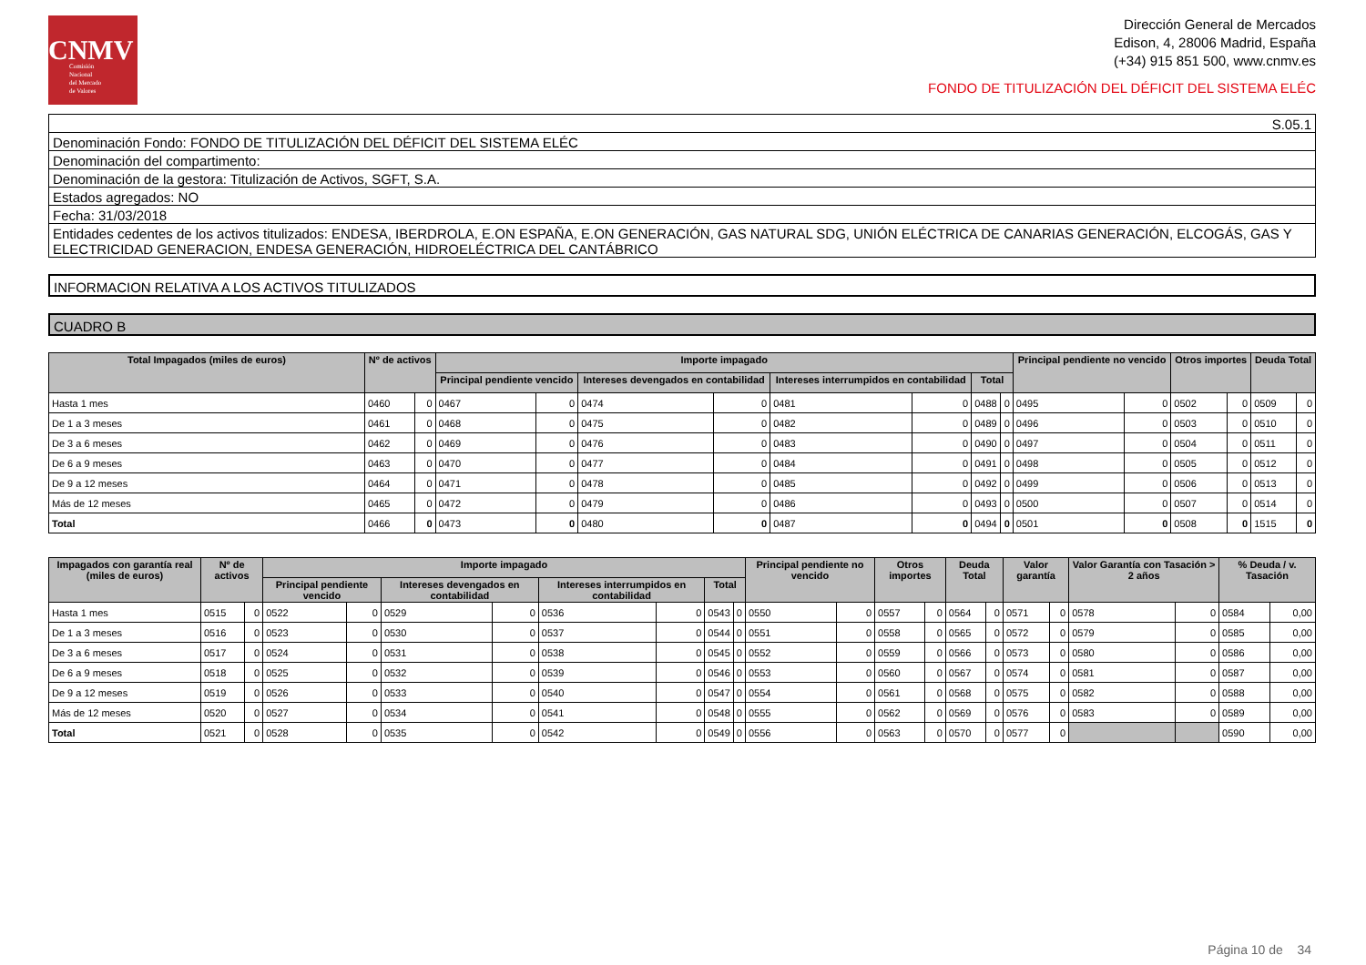CNMV
Comisión
Nacional
del Mercado
de Valores
Dirección General de Mercados
Edison, 4, 28006 Madrid, España
(+34) 915 851 500, www.cnmv.es
FONDO DE TITULIZACIÓN DEL DÉFICIT DEL SISTEMA ELÉC
S.05.1
Denominación Fondo: FONDO DE TITULIZACIÓN DEL DÉFICIT DEL SISTEMA ELÉC
Denominación del compartimento:
Denominación de la gestora: Titulización de Activos, SGFT, S.A.
Estados agregados: NO
Fecha: 31/03/2018
Entidades cedentes de los activos titulizados: ENDESA, IBERDROLA, E.ON ESPAÑA, E.ON GENERACIÓN, GAS NATURAL SDG, UNIÓN ELÉCTRICA DE CANARIAS GENERACIÓN, ELCOGÁS, GAS Y ELECTRICIDAD GENERACION, ENDESA GENERACIÓN, HIDROELÉCTRICA DEL CANTÁBRICO
INFORMACION RELATIVA A LOS ACTIVOS TITULIZADOS
CUADRO B
| Total Impagados (miles de euros) | Nº de activos | | Importe impagado | | | | | | | | Principal pendiente no vencido | | Otros importes | | Deuda Total | |
| --- | --- | --- | --- | --- | --- | --- | --- | --- | --- | --- | --- | --- | --- | --- | --- | --- |
| | | | Principal pendiente vencido | | Intereses devengados en contabilidad | | Intereses interrumpidos en contabilidad | | Total | | | | | | | |
| Hasta 1 mes | 0460 | 0 | 0467 | 0 | 0474 | 0 | 0481 | 0 | 0488 | 0 | 0495 | 0 | 0502 | 0 | 0509 | 0 |
| De 1 a 3 meses | 0461 | 0 | 0468 | 0 | 0475 | 0 | 0482 | 0 | 0489 | 0 | 0496 | 0 | 0503 | 0 | 0510 | 0 |
| De 3 a 6 meses | 0462 | 0 | 0469 | 0 | 0476 | 0 | 0483 | 0 | 0490 | 0 | 0497 | 0 | 0504 | 0 | 0511 | 0 |
| De 6 a 9 meses | 0463 | 0 | 0470 | 0 | 0477 | 0 | 0484 | 0 | 0491 | 0 | 0498 | 0 | 0505 | 0 | 0512 | 0 |
| De 9 a 12 meses | 0464 | 0 | 0471 | 0 | 0478 | 0 | 0485 | 0 | 0492 | 0 | 0499 | 0 | 0506 | 0 | 0513 | 0 |
| Más de 12 meses | 0465 | 0 | 0472 | 0 | 0479 | 0 | 0486 | 0 | 0493 | 0 | 0500 | 0 | 0507 | 0 | 0514 | 0 |
| Total | 0466 | 0 | 0473 | 0 | 0480 | 0 | 0487 | 0 | 0494 | 0 | 0501 | 0 | 0508 | 0 | 1515 | 0 |
| Impagados con garantía real (miles de euros) | Nº de activos | | Importe impagado | | | | | | | | Principal pendiente no vencido | | Otros importes | | Deuda Total | | Valor garantía | | Valor Garantía con Tasación > 2 años | | % Deuda / v. Tasación | |
| --- | --- | --- | --- | --- | --- | --- | --- | --- | --- | --- | --- | --- | --- | --- | --- | --- | --- | --- | --- | --- | --- | --- |
| | | | Principal pendiente vencido | | Intereses devengados en contabilidad | | Intereses interrumpidos en contabilidad | | Total | | | | | | | | | | | | | |
| Hasta 1 mes | 0515 | 0 | 0522 | 0 | 0529 | 0 | 0536 | 0 | 0543 | 0 | 0550 | 0 | 0557 | 0 | 0564 | 0 | 0571 | 0 | 0578 | 0 | 0584 | 0,00 |
| De 1 a 3 meses | 0516 | 0 | 0523 | 0 | 0530 | 0 | 0537 | 0 | 0544 | 0 | 0551 | 0 | 0558 | 0 | 0565 | 0 | 0572 | 0 | 0579 | 0 | 0585 | 0,00 |
| De 3 a 6 meses | 0517 | 0 | 0524 | 0 | 0531 | 0 | 0538 | 0 | 0545 | 0 | 0552 | 0 | 0559 | 0 | 0566 | 0 | 0573 | 0 | 0580 | 0 | 0586 | 0,00 |
| De 6 a 9 meses | 0518 | 0 | 0525 | 0 | 0532 | 0 | 0539 | 0 | 0546 | 0 | 0553 | 0 | 0560 | 0 | 0567 | 0 | 0574 | 0 | 0581 | 0 | 0587 | 0,00 |
| De 9 a 12 meses | 0519 | 0 | 0526 | 0 | 0533 | 0 | 0540 | 0 | 0547 | 0 | 0554 | 0 | 0561 | 0 | 0568 | 0 | 0575 | 0 | 0582 | 0 | 0588 | 0,00 |
| Más de 12 meses | 0520 | 0 | 0527 | 0 | 0534 | 0 | 0541 | 0 | 0548 | 0 | 0555 | 0 | 0562 | 0 | 0569 | 0 | 0576 | 0 | 0583 | 0 | 0589 | 0,00 |
| Total | 0521 | 0 | 0528 | 0 | 0535 | 0 | 0542 | 0 | 0549 | 0 | 0556 | 0 | 0563 | 0 | 0570 | 0 | 0577 | 0 | | | 0590 | 0,00 |
Página 10 de 34